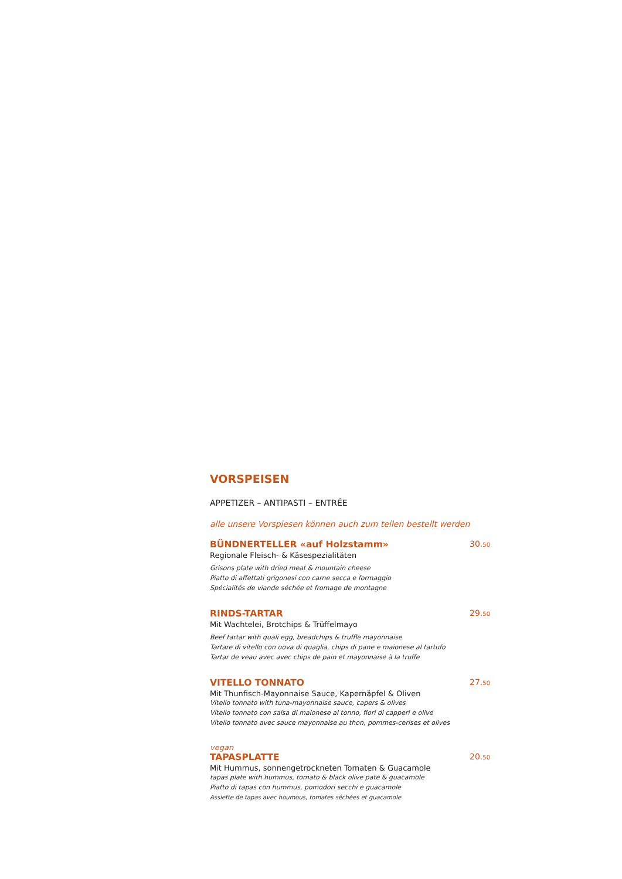VORSPEISEN
APPETIZER – ANTIPASTI – ENTRÉE
alle unsere Vorspiesen können auch zum teilen bestellt werden
BÜNDNERTELLER «auf Holzstamm» 30.50
Regionale Fleisch- & Käsespezialitäten
Grisons plate with dried meat & mountain cheese
Piatto di affettati grigonesi con carne secca e formaggio
Spécialités de viande séchée et fromage de montagne
RINDS-TARTAR 29.50
Mit Wachtelei, Brotchips & Trüffelmayo
Beef tartar with quali egg, breadchips & truffle mayonnaise
Tartare di vitello con uova di quaglia, chips di pane e maionese al tartufo
Tartar de veau avec avec chips de pain et mayonnaise à la truffe
VITELLO TONNATO 27.50
Mit Thunfisch-Mayonnaise Sauce, Kapernäpfel & Oliven
Vitello tonnato with tuna-mayonnaise sauce, capers & olives
Vitello tonnato con salsa di maionese al tonno, fiori di capperi e olive
Vitello tonnato avec sauce mayonnaise au thon, pommes-cerises et olives
vegan
TAPASPLATTE 20.50
Mit Hummus, sonnengetrockneten Tomaten & Guacamole
tapas plate with hummus, tomato & black olive pate & guacamole
Piatto di tapas con hummus, pomodori secchi e guacamole
Assiette de tapas avec houmous, tomates séchées et guacamole